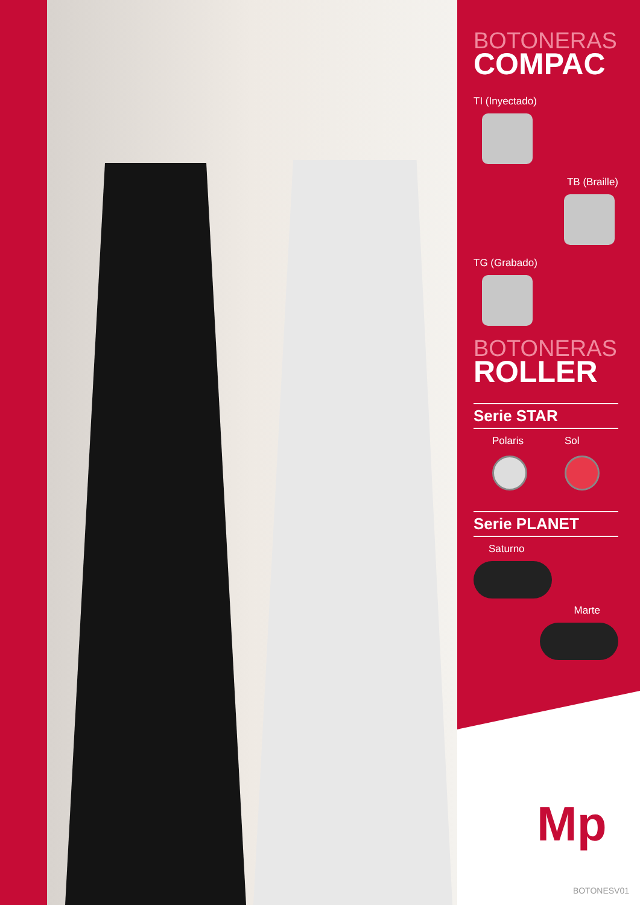BOTONERAS
COMPAC
TI (Inyectado)
TB (Braille)
TG (Grabado)
BOTONERAS
ROLLER
Serie STAR
Polaris Sol
Serie PLANET
Saturno
Marte
Mp
BOTONESV01